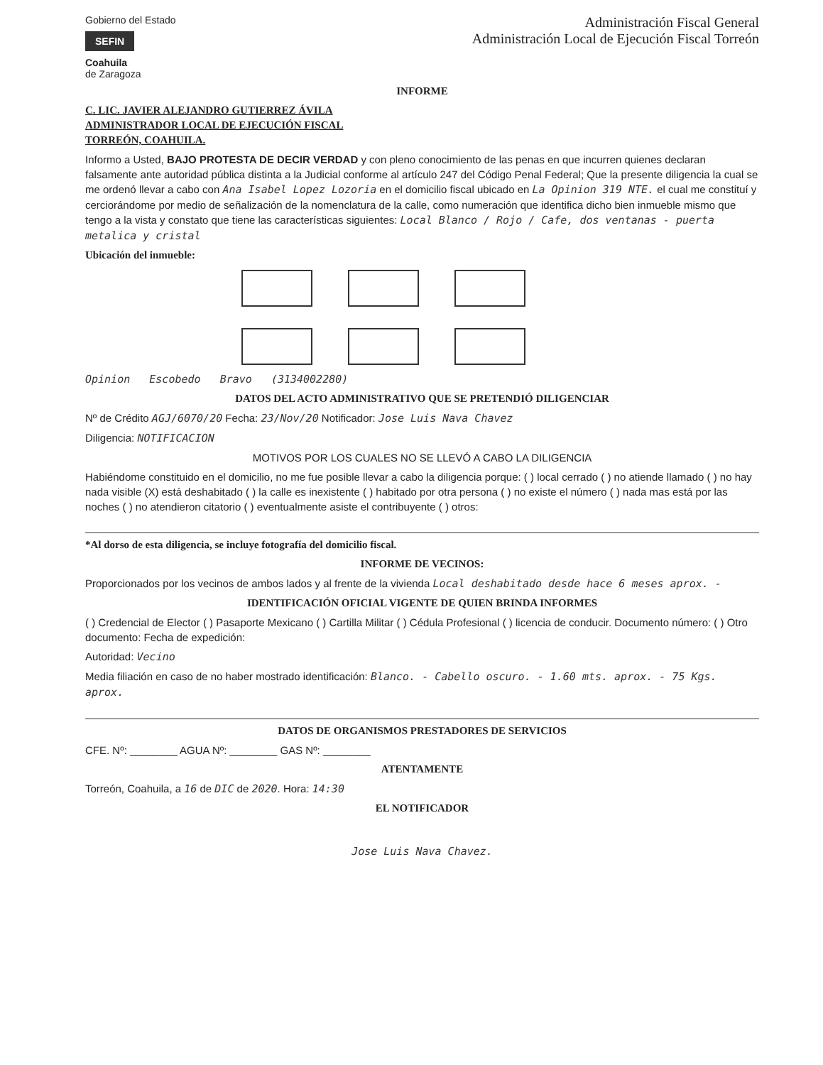Gobierno del Estado
SEFIN
Coahuila
de Zaragoza
Administración Fiscal General
Administración Local de Ejecución Fiscal Torreón
INFORME
C. LIC. JAVIER ALEJANDRO GUTIERREZ ÁVILA
ADMINISTRADOR LOCAL DE EJECUCIÓN FISCAL
TORREÓN, COAHUILA.
Informo a Usted, BAJO PROTESTA DE DECIR VERDAD y con pleno conocimiento de las penas en que incurren quienes declaran falsamente ante autoridad pública distinta a la Judicial conforme al artículo 247 del Código Penal Federal; Que la presente diligencia la cual se me ordenó llevar a cabo con Ana Isabel Lopez Lozoria en el domicilio fiscal ubicado en La Opinion 319 NTE. el cual me constituí y cerciorándome por medio de señalización de la nomenclatura de la calle, como numeración que identifica dicho bien inmueble mismo que tengo a la vista y constato que tiene las características siguientes: Local Blanco / Rojo / Cafe, dos ventanas - puerta metalica y cristal
Ubicación del inmueble:
Opinion Escobedo Bravo (3134002280)
DATOS DEL ACTO ADMINISTRATIVO QUE SE PRETENDIÓ DILIGENCIAR
Nº de Crédito AGJ/6070/20 Fecha: 23/Nov/20 Notificador: Jose Luis Nava Chavez
Diligencia: NOTIFICACION
MOTIVOS POR LOS CUALES NO SE LLEVÓ A CABO LA DILIGENCIA
Habiéndome constituido en el domicilio, no me fue posible llevar a cabo la diligencia porque: ( ) local cerrado ( ) no atiende llamado ( ) no hay nada visible (X) está deshabitado ( ) la calle es inexistente ( ) habitado por otra persona ( ) no existe el número ( ) nada mas está por las noches ( ) no atendieron citatorio ( ) eventualmente asiste el contribuyente ( ) otros:
*Al dorso de esta diligencia, se incluye fotografía del domicilio fiscal.
INFORME DE VECINOS:
Proporcionados por los vecinos de ambos lados y al frente de la vivienda Local deshabitado desde hace 6 meses aprox. -
IDENTIFICACIÓN OFICIAL VIGENTE DE QUIEN BRINDA INFORMES
( ) Credencial de Elector ( ) Pasaporte Mexicano ( ) Cartilla Militar ( ) Cédula Profesional ( ) licencia de conducir. Documento número: ( ) Otro documento: Fecha de expedición:
Autoridad: Vecino
Media filiación en caso de no haber mostrado identificación: Blanco. - Cabello oscuro. - 1.60 mts. aprox. - 75 Kgs. aprox.
DATOS DE ORGANISMOS PRESTADORES DE SERVICIOS
CFE. Nº: ________ AGUA Nº: ________ GAS Nº: ________
ATENTAMENTE
Torreón, Coahuila, a 16 de DIC de 2020. Hora: 14:30
EL NOTIFICADOR
Jose Luis Nava Chavez.